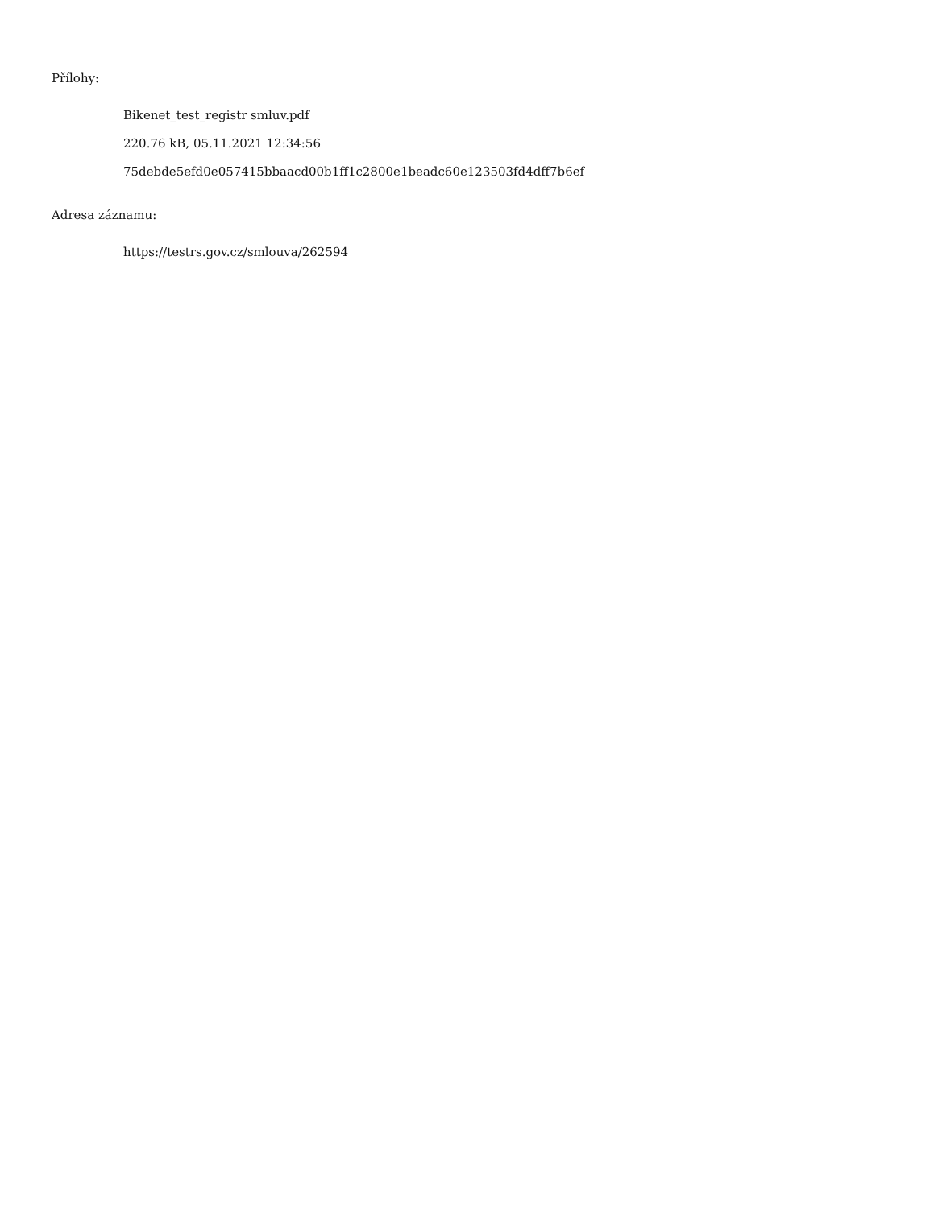Přílohy:
Bikenet_test_registr smluv.pdf
220.76 kB, 05.11.2021 12:34:56
75debde5efd0e057415bbaacd00b1ff1c2800e1beadc60e123503fd4dff7b6ef
Adresa záznamu:
https://testrs.gov.cz/smlouva/262594